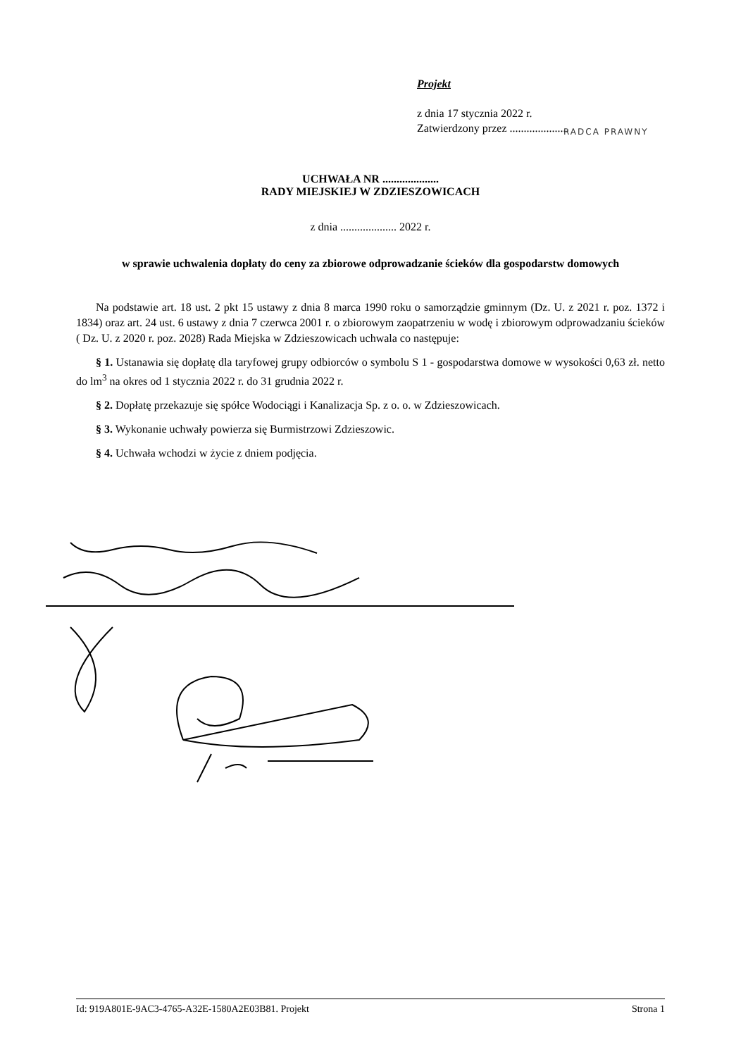Projekt
z dnia 17 stycznia 2022 r.
Zatwierdzony przez .....................
RADCA PRAWNY
UCHWAŁA NR ....................
RADY MIEJSKIEJ W ZDZIESZOWICACH
z dnia .................... 2022 r.
w sprawie uchwalenia dopłaty do ceny za zbiorowe odprowadzanie ścieków dla gospodarstw domowych
Na podstawie art. 18 ust. 2 pkt 15 ustawy z dnia 8 marca 1990 roku o samorządzie gminnym (Dz. U. z 2021 r. poz. 1372 i 1834) oraz art. 24 ust. 6 ustawy z dnia 7 czerwca 2001 r. o zbiorowym zaopatrzeniu w wodę i zbiorowym odprowadzaniu ścieków ( Dz. U. z 2020 r. poz. 2028) Rada Miejska w Zdzieszowicach uchwala co następuje:
§ 1. Ustanawia się dopłatę dla taryfowej grupy odbiorców o symbolu S 1 - gospodarstwa domowe w wysokości 0,63 zł. netto do lm<sup>3</sup> na okres od 1 stycznia 2022 r. do 31 grudnia 2022 r.
§ 2. Dopłatę przekazuje się spółce Wodociągi i Kanalizacja Sp. z o. o. w Zdzieszowicach.
§ 3. Wykonanie uchwały powierza się Burmistrzowi Zdzieszowic.
§ 4. Uchwała wchodzi w życie z dniem podjęcia.
Id: 919A801E-9AC3-4765-A32E-1580A2E03B81. Projekt Strona 1